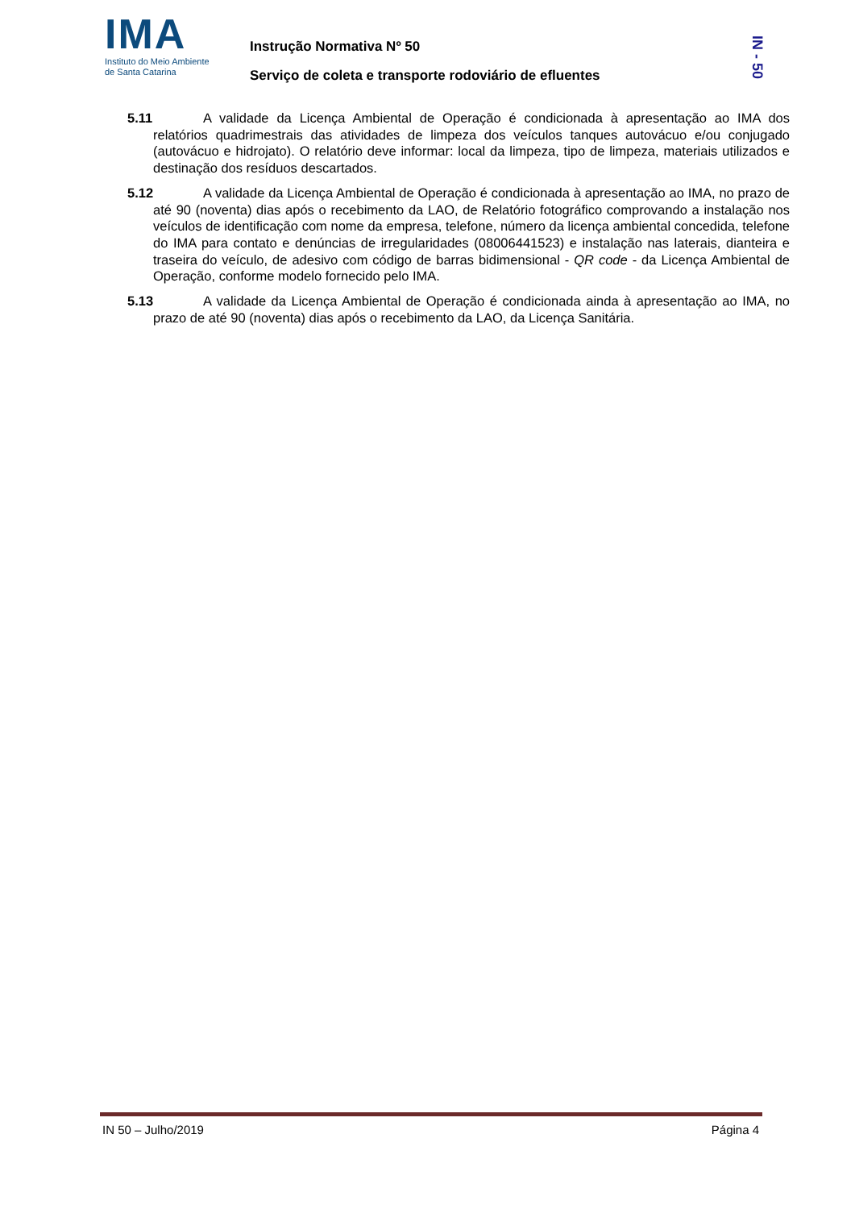IMA
Instituto do Meio Ambiente
de Santa Catarina
Instrução Normativa Nº 50
Serviço de coleta e transporte rodoviário de efluentes
IN - 50
5.11
A validade da Licença Ambiental de Operação é condicionada à apresentação ao IMA dos relatórios quadrimestrais das atividades de limpeza dos veículos tanques autovácuo e/ou conjugado (autovácuo e hidrojato). O relatório deve informar: local da limpeza, tipo de limpeza, materiais utilizados e destinação dos resíduos descartados.
5.12
A validade da Licença Ambiental de Operação é condicionada à apresentação ao IMA, no prazo de até 90 (noventa) dias após o recebimento da LAO, de Relatório fotográfico comprovando a instalação nos veículos de identificação com nome da empresa, telefone, número da licença ambiental concedida, telefone do IMA para contato e denúncias de irregularidades (08006441523) e instalação nas laterais, dianteira e traseira do veículo, de adesivo com código de barras bidimensional - QR code - da Licença Ambiental de Operação, conforme modelo fornecido pelo IMA.
5.13
A validade da Licença Ambiental de Operação é condicionada ainda à apresentação ao IMA, no prazo de até 90 (noventa) dias após o recebimento da LAO, da Licença Sanitária.
IN 50 – Julho/2019 Página 4